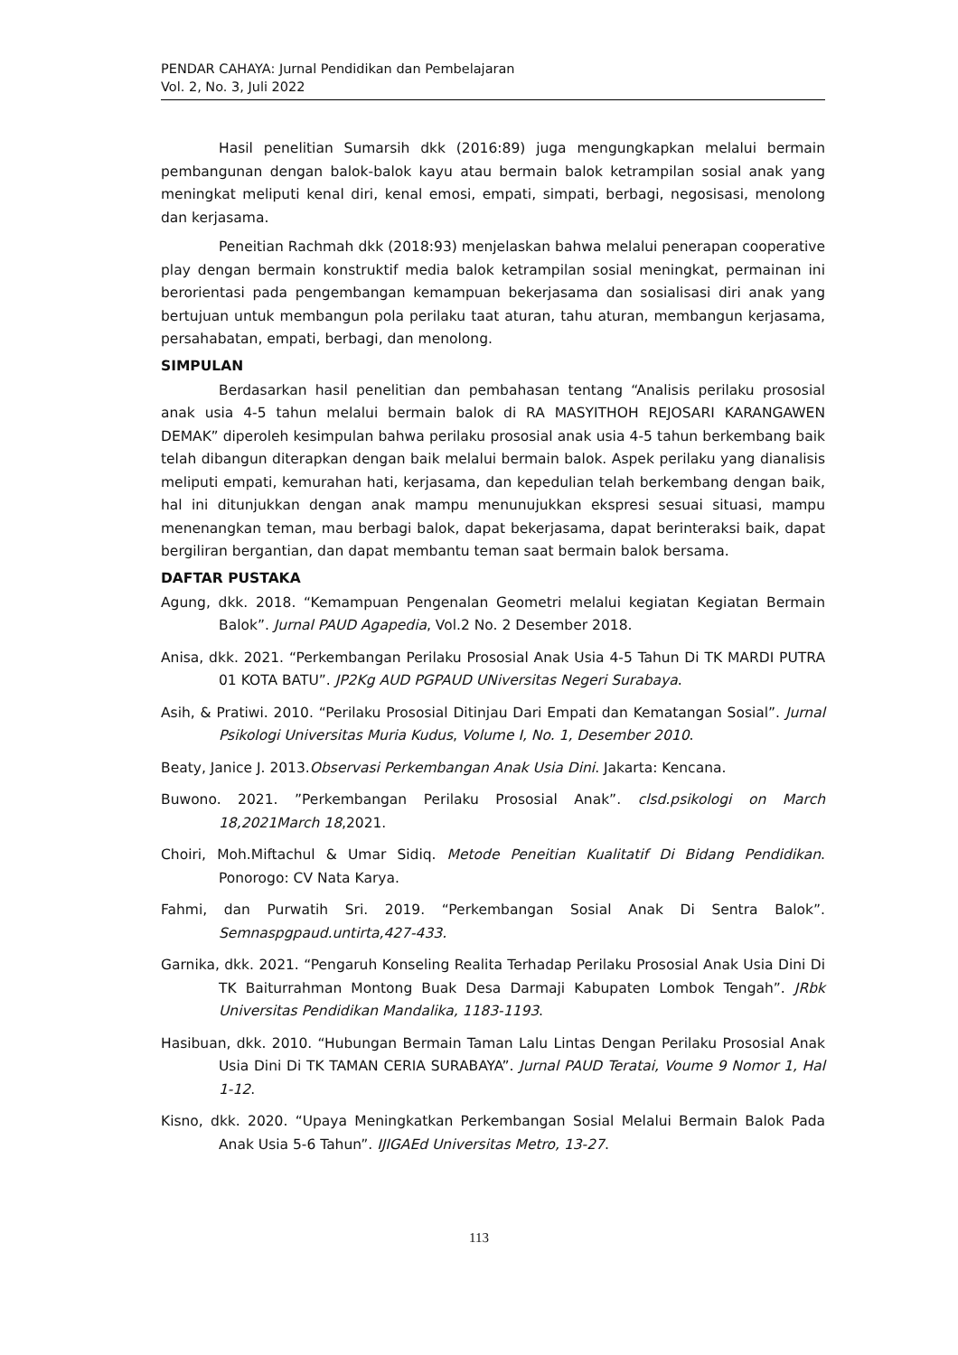PENDAR CAHAYA: Jurnal Pendidikan dan Pembelajaran
Vol. 2, No. 3, Juli 2022
Hasil penelitian Sumarsih dkk (2016:89) juga mengungkapkan melalui bermain pembangunan dengan balok-balok kayu atau bermain balok ketrampilan sosial anak yang meningkat meliputi kenal diri, kenal emosi, empati, simpati, berbagi, negosisasi, menolong dan kerjasama.
Peneitian Rachmah dkk (2018:93) menjelaskan bahwa melalui penerapan cooperative play dengan bermain konstruktif media balok ketrampilan sosial meningkat, permainan ini berorientasi pada pengembangan kemampuan bekerjasama dan sosialisasi diri anak yang bertujuan untuk membangun pola perilaku taat aturan, tahu aturan, membangun kerjasama, persahabatan, empati, berbagi, dan menolong.
SIMPULAN
Berdasarkan hasil penelitian dan pembahasan tentang “Analisis perilaku prososial anak usia 4-5 tahun melalui bermain balok di RA MASYITHOH REJOSARI KARANGAWEN DEMAK” diperoleh kesimpulan bahwa perilaku prososial anak usia 4-5 tahun berkembang baik telah dibangun diterapkan dengan baik melalui bermain balok. Aspek perilaku yang dianalisis meliputi empati, kemurahan hati, kerjasama, dan kepedulian telah berkembang dengan baik, hal ini ditunjukkan dengan anak mampu menunujukkan ekspresi sesuai situasi, mampu menenangkan teman, mau berbagi balok, dapat bekerjasama, dapat berinteraksi baik, dapat bergiliran bergantian, dan dapat membantu teman saat bermain balok bersama.
DAFTAR PUSTAKA
Agung, dkk. 2018. “Kemampuan Pengenalan Geometri melalui kegiatan Kegiatan Bermain Balok”. Jurnal PAUD Agapedia, Vol.2 No. 2 Desember 2018.
Anisa, dkk. 2021. “Perkembangan Perilaku Prososial Anak Usia 4-5 Tahun Di TK MARDI PUTRA 01 KOTA BATU”. JP2Kg AUD PGPAUD UNiversitas Negeri Surabaya.
Asih, & Pratiwi. 2010. “Perilaku Prososial Ditinjau Dari Empati dan Kematangan Sosial”. Jurnal Psikologi Universitas Muria Kudus, Volume I, No. 1, Desember 2010.
Beaty, Janice J. 2013.Observasi Perkembangan Anak Usia Dini. Jakarta: Kencana.
Buwono. 2021. ”Perkembangan Perilaku Prososial Anak”. clsd.psikologi on March 18,2021March 18,2021.
Choiri, Moh.Miftachul & Umar Sidiq. Metode Peneitian Kualitatif Di Bidang Pendidikan. Ponorogo: CV Nata Karya.
Fahmi, dan Purwatih Sri. 2019. “Perkembangan Sosial Anak Di Sentra Balok”. Semnaspgpaud.untirta,427-433.
Garnika, dkk. 2021. “Pengaruh Konseling Realita Terhadap Perilaku Prososial Anak Usia Dini Di TK Baiturrahman Montong Buak Desa Darmaji Kabupaten Lombok Tengah”. JRbk Universitas Pendidikan Mandalika, 1183-1193.
Hasibuan, dkk. 2010. “Hubungan Bermain Taman Lalu Lintas Dengan Perilaku Prososial Anak Usia Dini Di TK TAMAN CERIA SURABAYA”. Jurnal PAUD Teratai, Voume 9 Nomor 1, Hal 1-12.
Kisno, dkk. 2020. “Upaya Meningkatkan Perkembangan Sosial Melalui Bermain Balok Pada Anak Usia 5-6 Tahun”. IJIGAEd Universitas Metro, 13-27.
113